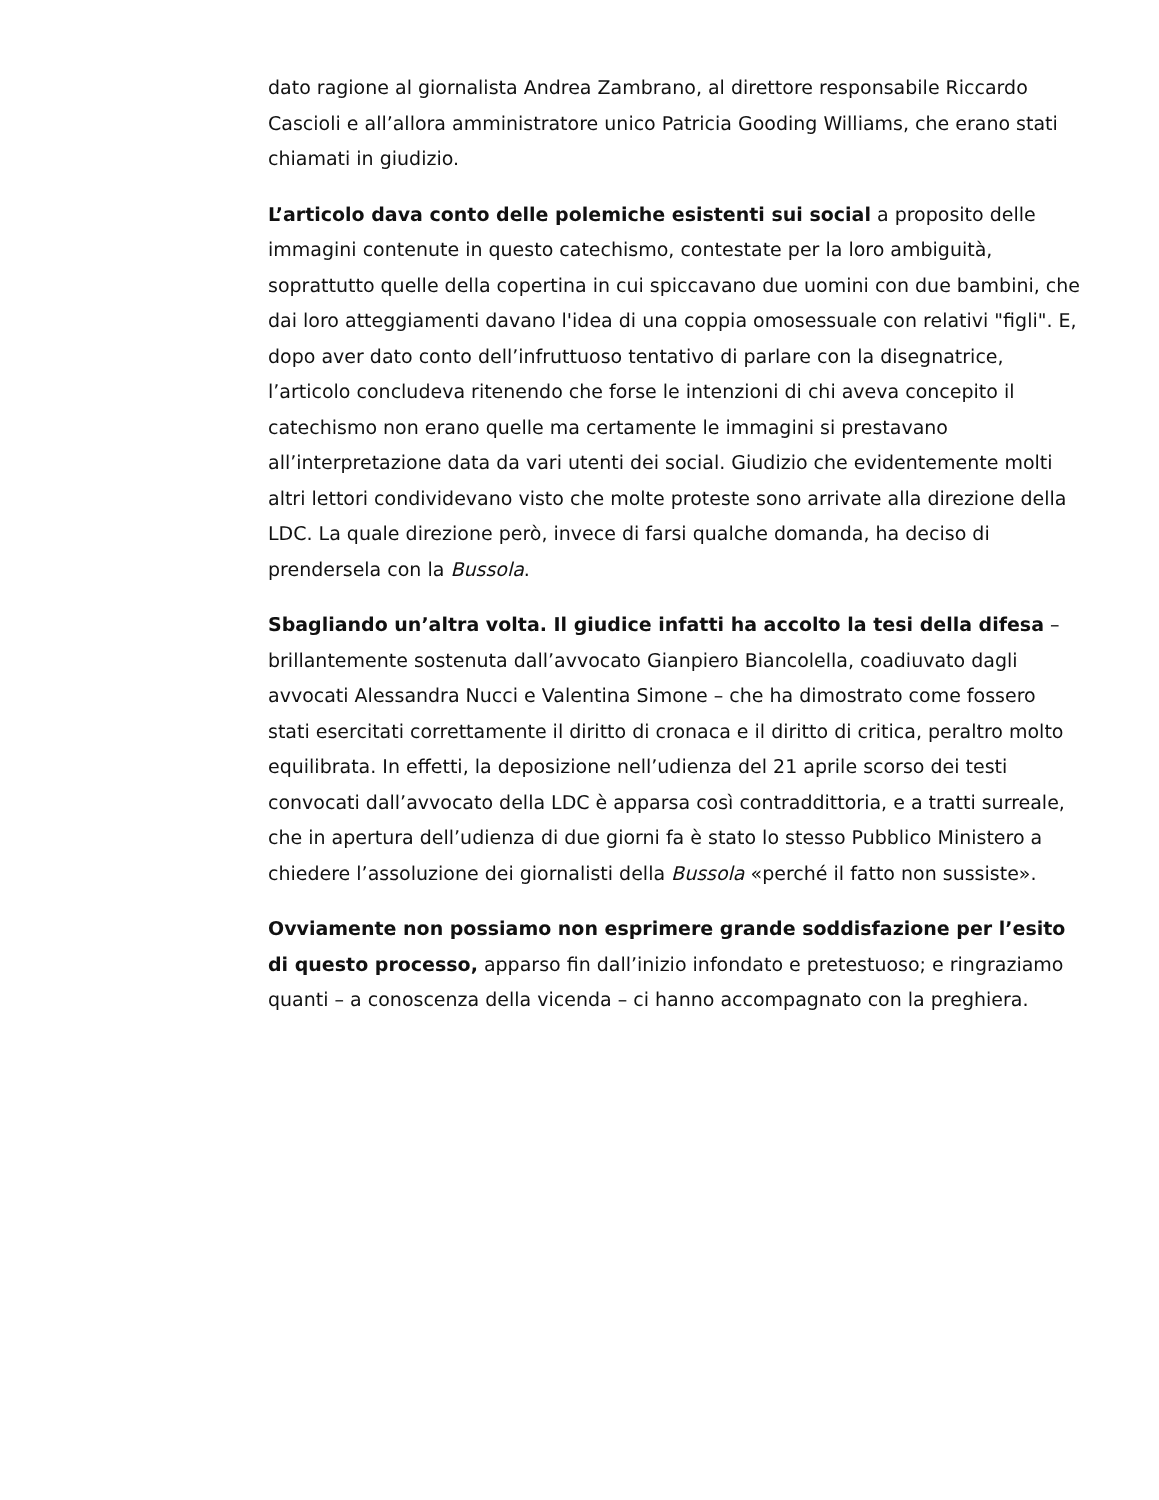dato ragione al giornalista Andrea Zambrano, al direttore responsabile Riccardo Cascioli e all’allora amministratore unico Patricia Gooding Williams, che erano stati chiamati in giudizio.
L’articolo dava conto delle polemiche esistenti sui social a proposito delle immagini contenute in questo catechismo, contestate per la loro ambiguità, soprattutto quelle della copertina in cui spiccavano due uomini con due bambini, che dai loro atteggiamenti davano l'idea di una coppia omosessuale con relativi "figli". E, dopo aver dato conto dell’infruttuoso tentativo di parlare con la disegnatrice, l’articolo concludeva ritenendo che forse le intenzioni di chi aveva concepito il catechismo non erano quelle ma certamente le immagini si prestavano all’interpretazione data da vari utenti dei social. Giudizio che evidentemente molti altri lettori condividevano visto che molte proteste sono arrivate alla direzione della LDC. La quale direzione però, invece di farsi qualche domanda, ha deciso di prendersela con la Bussola.
Sbagliando un’altra volta. Il giudice infatti ha accolto la tesi della difesa – brillantemente sostenuta dall’avvocato Gianpiero Biancolella, coadiuvato dagli avvocati Alessandra Nucci e Valentina Simone – che ha dimostrato come fossero stati esercitati correttamente il diritto di cronaca e il diritto di critica, peraltro molto equilibrata. In effetti, la deposizione nell’udienza del 21 aprile scorso dei testi convocati dall’avvocato della LDC è apparsa così contraddittoria, e a tratti surreale, che in apertura dell’udienza di due giorni fa è stato lo stesso Pubblico Ministero a chiedere l’assoluzione dei giornalisti della Bussola «perché il fatto non sussiste».
Ovviamente non possiamo non esprimere grande soddisfazione per l’esito di questo processo, apparso fin dall’inizio infondato e pretestuoso; e ringraziamo quanti – a conoscenza della vicenda – ci hanno accompagnato con la preghiera.